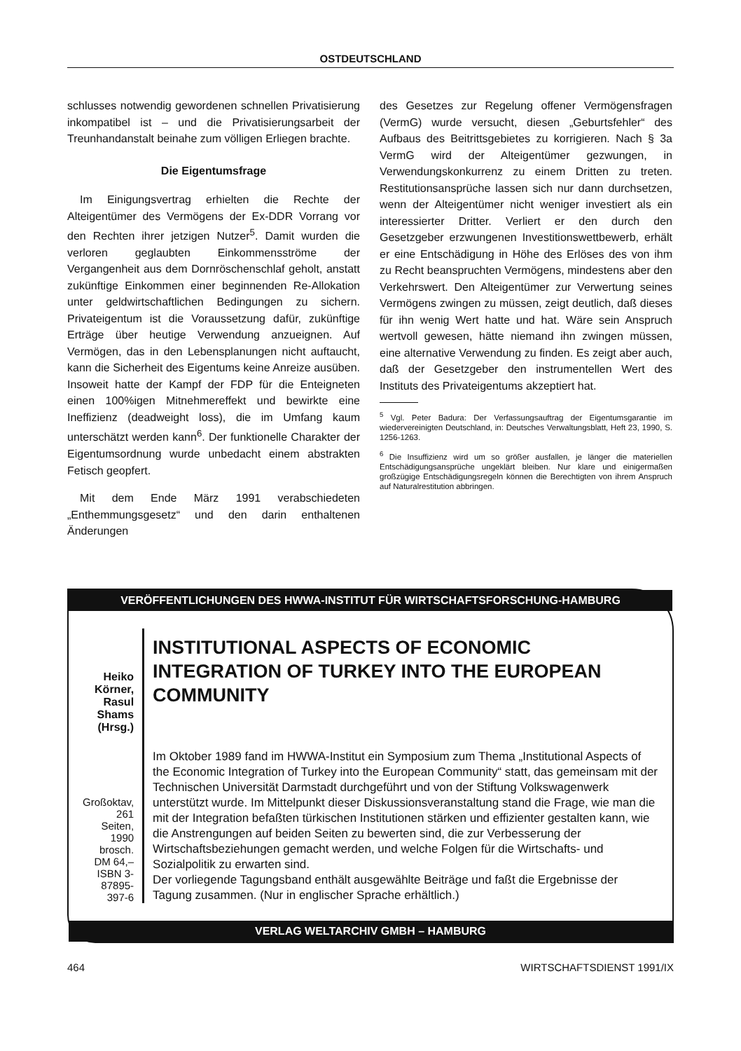OSTDEUTSCHLAND
schlusses notwendig gewordenen schnellen Privatisierung inkompatibel ist – und die Privatisierungsarbeit der Treunhandanstalt beinahe zum völligen Erliegen brachte.
Die Eigentumsfrage
Im Einigungsvertrag erhielten die Rechte der Alteigentümer des Vermögens der Ex-DDR Vorrang vor den Rechten ihrer jetzigen Nutzer<sup>5</sup>. Damit wurden die verloren geglaubten Einkommensströme der Vergangenheit aus dem Dornröschenschlaf geholt, anstatt zukünftige Einkommen einer beginnenden Re-Allokation unter geldwirtschaftlichen Bedingungen zu sichern. Privateigentum ist die Voraussetzung dafür, zukünftige Erträge über heutige Verwendung anzueignen. Auf Vermögen, das in den Lebensplanungen nicht auftaucht, kann die Sicherheit des Eigentums keine Anreize ausüben. Insoweit hatte der Kampf der FDP für die Enteigneten einen 100%igen Mitnehmereffekt und bewirkte eine Ineffizienz (deadweight loss), die im Umfang kaum unterschätzt werden kann<sup>6</sup>. Der funktionelle Charakter der Eigentumsordnung wurde unbedacht einem abstrakten Fetisch geopfert.
Mit dem Ende März 1991 verabschiedeten „Enthemmungsgesetz“ und den darin enthaltenen Änderungen
des Gesetzes zur Regelung offener Vermögensfragen (VermG) wurde versucht, diesen „Geburtsfehler“ des Aufbaus des Beitrittsgebietes zu korrigieren. Nach § 3a VermG wird der Alteigentümer gezwungen, in Verwendungskonkurrenz zu einem Dritten zu treten. Restitutionsansprüche lassen sich nur dann durchsetzen, wenn der Alteigentümer nicht weniger investiert als ein interessierter Dritter. Verliert er den durch den Gesetzgeber erzwungenen Investitionswettbewerb, erhält er eine Entschädigung in Höhe des Erlöses des von ihm zu Recht beanspruchten Vermögens, mindestens aber den Verkehrswert. Den Alteigentümer zur Verwertung seines Vermögens zwingen zu müssen, zeigt deutlich, daß dieses für ihn wenig Wert hatte und hat. Wäre sein Anspruch wertvoll gewesen, hätte niemand ihn zwingen müssen, eine alternative Verwendung zu finden. Es zeigt aber auch, daß der Gesetzgeber den instrumentellen Wert des Instituts des Privateigentums akzeptiert hat.
<sup>5</sup> Vgl. Peter Badura: Der Verfassungsauftrag der Eigentumsgarantie im wiedervereinigten Deutschland, in: Deutsches Verwaltungsblatt, Heft 23, 1990, S. 1256-1263.
<sup>6</sup> Die Insuffizienz wird um so größer ausfallen, je länger die materiellen Entschädigungsansprüche ungeklärt bleiben. Nur klare und einigermaßen großzügige Entschädigungsregeln können die Berechtigten von ihrem Anspruch auf Naturalrestitution abbringen.
VERÖFFENTLICHUNGEN DES HWWA-INSTITUT FÜR WIRTSCHAFTSFORSCHUNG-HAMBURG
Heiko Körner,
Rasul Shams
(Hrsg.)
Großoktav,
261 Seiten, 1990
brosch. DM 64,–
ISBN 3-87895-397-6
INSTITUTIONAL ASPECTS OF ECONOMIC INTEGRATION OF TURKEY INTO THE EUROPEAN COMMUNITY
Im Oktober 1989 fand im HWWA-Institut ein Symposium zum Thema „Institutional Aspects of the Economic Integration of Turkey into the European Community“ statt, das gemeinsam mit der Technischen Universität Darmstadt durchgeführt und von der Stiftung Volkswagenwerk unterstützt wurde. Im Mittelpunkt dieser Diskussionsveranstaltung stand die Frage, wie man die mit der Integration befaßten türkischen Institutionen stärken und effizienter gestalten kann, wie die Anstrengungen auf beiden Seiten zu bewerten sind, die zur Verbesserung der Wirtschaftsbeziehungen gemacht werden, und welche Folgen für die Wirtschafts- und Sozialpolitik zu erwarten sind.
Der vorliegende Tagungsband enthält ausgewählte Beiträge und faßt die Ergebnisse der Tagung zusammen. (Nur in englischer Sprache erhältlich.)
VERLAG WELTARCHIV GMBH – HAMBURG
464 WIRTSCHAFTSDIENST 1991/IX